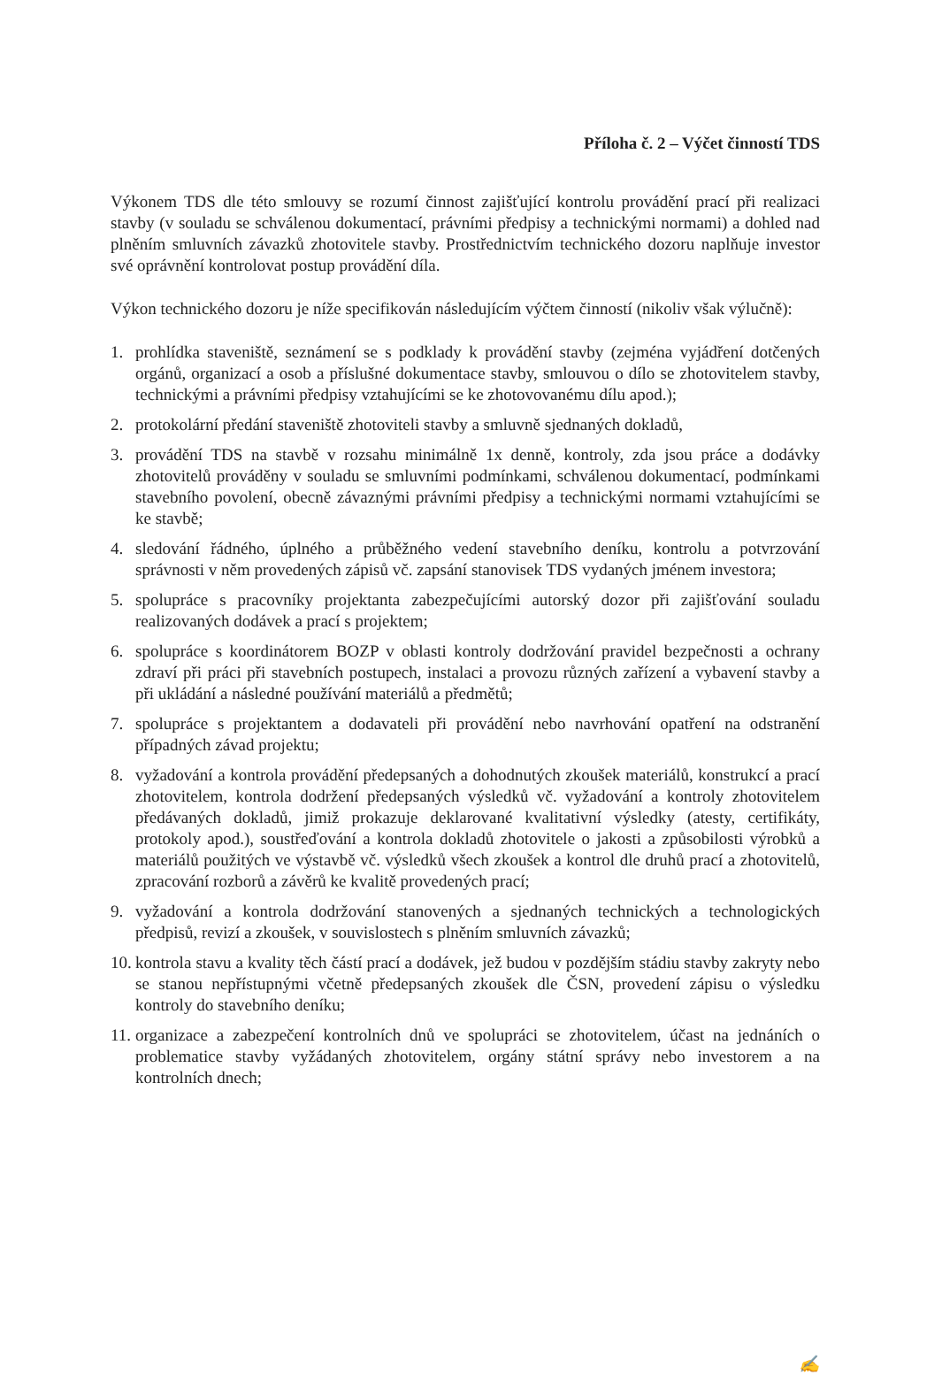Příloha č. 2 – Výčet činností TDS
Výkonem TDS dle této smlouvy se rozumí činnost zajišťující kontrolu provádění prací při realizaci stavby (v souladu se schválenou dokumentací, právními předpisy a technickými normami) a dohled nad plněním smluvních závazků zhotovitele stavby. Prostřednictvím technického dozoru naplňuje investor své oprávnění kontrolovat postup provádění díla.
Výkon technického dozoru je níže specifikován následujícím výčtem činností (nikoliv však výlučně):
1. prohlídka staveniště, seznámení se s podklady k provádění stavby (zejména vyjádření dotčených orgánů, organizací a osob a příslušné dokumentace stavby, smlouvou o dílo se zhotovitelem stavby, technickými a právními předpisy vztahujícími se ke zhotovovanému dílu apod.);
2. protokolární předání staveniště zhotoviteli stavby a smluvně sjednaných dokladů,
3. provádění TDS na stavbě v rozsahu minimálně 1x denně, kontroly, zda jsou práce a dodávky zhotovitelů prováděny v souladu se smluvními podmínkami, schválenou dokumentací, podmínkami stavebního povolení, obecně závaznými právními předpisy a technickými normami vztahujícími se ke stavbě;
4. sledování řádného, úplného a průběžného vedení stavebního deníku, kontrolu a potvrzování správnosti v něm provedených zápisů vč. zapsání stanovisek TDS vydaných jménem investora;
5. spolupráce s pracovníky projektanta zabezpečujícími autorský dozor při zajišťování souladu realizovaných dodávek a prací s projektem;
6. spolupráce s koordinátorem BOZP v oblasti kontroly dodržování pravidel bezpečnosti a ochrany zdraví při práci při stavebních postupech, instalaci a provozu různých zařízení a vybavení stavby a při ukládání a následné používání materiálů a předmětů;
7. spolupráce s projektantem a dodavateli při provádění nebo navrhování opatření na odstranění případných závad projektu;
8. vyžadování a kontrola provádění předepsaných a dohodnutých zkoušek materiálů, konstrukcí a prací zhotovitelem, kontrola dodržení předepsaných výsledků vč. vyžadování a kontroly zhotovitelem předávaných dokladů, jimiž prokazuje deklarované kvalitativní výsledky (atesty, certifikáty, protokoly apod.), soustřeďování a kontrola dokladů zhotovitele o jakosti a způsobilosti výrobků a materiálů použitých ve výstavbě vč. výsledků všech zkoušek a kontrol dle druhů prací a zhotovitelů, zpracování rozborů a závěrů ke kvalitě provedených prací;
9. vyžadování a kontrola dodržování stanovených a sjednaných technických a technologických předpisů, revizí a zkoušek, v souvislostech s plněním smluvních závazků;
10. kontrola stavu a kvality těch částí prací a dodávek, jež budou v pozdějším stádiu stavby zakryty nebo se stanou nepřístupnými včetně předepsaných zkoušek dle ČSN, provedení zápisu o výsledku kontroly do stavebního deníku;
11. organizace a zabezpečení kontrolních dnů ve spolupráci se zhotovitelem, účast na jednáních o problematice stavby vyžádaných zhotovitelem, orgány státní správy nebo investorem a na kontrolních dnech;
✍